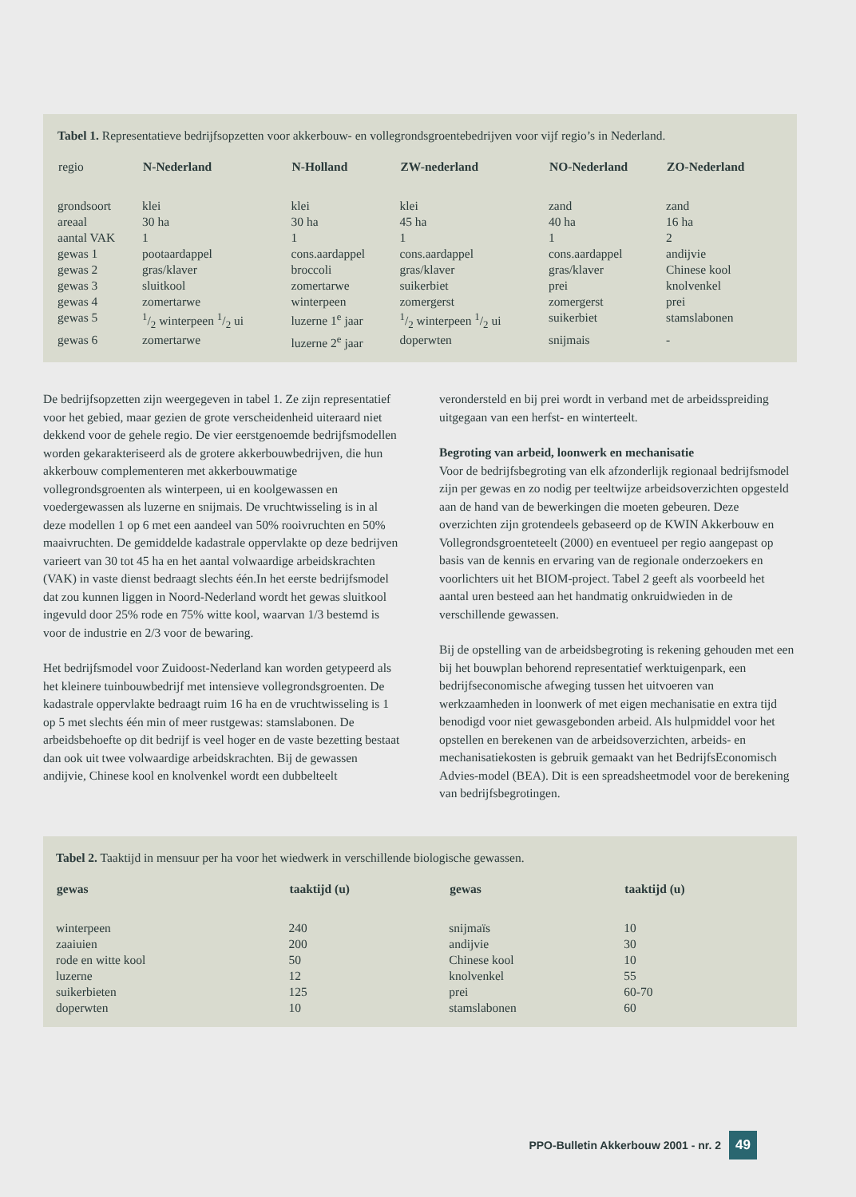Tabel 1. Representatieve bedrijfsopzetten voor akkerbouw- en vollegrondsgroentebedrijven voor vijf regio’s in Nederland.
| regio | N-Nederland | N-Holland | ZW-nederland | NO-Nederland | ZO-Nederland |
| --- | --- | --- | --- | --- | --- |
| grondsoort | klei | klei | klei | zand | zand |
| areaal | 30 ha | 30 ha | 45 ha | 40 ha | 16 ha |
| aantal VAK | 1 | 1 | 1 | 1 | 2 |
| gewas 1 | pootaardappel | cons.aardappel | cons.aardappel | cons.aardappel | andijvie |
| gewas 2 | gras/klaver | broccoli | gras/klaver | gras/klaver | Chinese kool |
| gewas 3 | sluitkool | zomertarwe | suikerbiet | prei | knolvenkel |
| gewas 4 | zomertarwe | winterpeen | zomergerst | zomergerst | prei |
| gewas 5 | 1/2 winterpeen 1/2 ui | luzerne 1<sup>e</sup> jaar | 1/2 winterpeen 1/2 ui | suikerbiet | stamslabonen |
| gewas 6 | zomertarwe | luzerne 2<sup>e</sup> jaar | doperwten | snijmais | - |
De bedrijfsopzetten zijn weergegeven in tabel 1. Ze zijn representatief voor het gebied, maar gezien de grote verscheidenheid uiteraard niet dekkend voor de gehele regio. De vier eerstgenoemde bedrijfsmodellen worden gekarakteriseerd als de grotere akkerbouwbedrijven, die hun akkerbouw complementeren met akkerbouwmatige vollegrondsgroenten als winterpeen, ui en koolgewassen en voedergewassen als luzerne en snijmais. De vruchtwisseling is in al deze modellen 1 op 6 met een aandeel van 50% rooivruchten en 50% maaivruchten. De gemiddelde kadastrale oppervlakte op deze bedrijven varieert van 30 tot 45 ha en het aantal volwaardige arbeidskrachten (VAK) in vaste dienst bedraagt slechts één.In het eerste bedrijfsmodel dat zou kunnen liggen in Noord-Nederland wordt het gewas sluitkool ingevuld door 25% rode en 75% witte kool, waarvan 1/3 bestemd is voor de industrie en 2/3 voor de bewaring.
Het bedrijfsmodel voor Zuidoost-Nederland kan worden getypeerd als het kleinere tuinbouwbedrijf met intensieve vollegrondsgroenten. De kadastrale oppervlakte bedraagt ruim 16 ha en de vruchtwisseling is 1 op 5 met slechts één min of meer rustgewas: stamslabonen. De arbeidsbehoefte op dit bedrijf is veel hoger en de vaste bezetting bestaat dan ook uit twee volwaardige arbeidskrachten. Bij de gewassen andijvie, Chinese kool en knolvenkel wordt een dubbelteelt
verondersteld en bij prei wordt in verband met de arbeidsspreiding uitgegaan van een herfst- en winterteelt.
Begroting van arbeid, loonwerk en mechanisatie
Voor de bedrijfsbegroting van elk afzonderlijk regionaal bedrijfsmodel zijn per gewas en zo nodig per teeltwijze arbeidsoverzichten opgesteld aan de hand van de bewerkingen die moeten gebeuren. Deze overzichten zijn grotendeels gebaseerd op de KWIN Akkerbouw en Vollegrondsgroenteteelt (2000) en eventueel per regio aangepast op basis van de kennis en ervaring van de regionale onderzoekers en voorlichters uit het BIOM-project. Tabel 2 geeft als voorbeeld het aantal uren besteed aan het handmatig onkruidwieden in de verschillende gewassen.
Bij de opstelling van de arbeidsbegroting is rekening gehouden met een bij het bouwplan behorend representatief werktuigenpark, een bedrijfseconomische afweging tussen het uitvoeren van werkzaamheden in loonwerk of met eigen mechanisatie en extra tijd benodigd voor niet gewasgebonden arbeid. Als hulpmiddel voor het opstellen en berekenen van de arbeidsoverzichten, arbeids- en mechanisatiekosten is gebruik gemaakt van het BedrijfsEconomisch Advies-model (BEA). Dit is een spreadsheetmodel voor de berekening van bedrijfsbegrotingen.
Tabel 2. Taaktijd in mensuur per ha voor het wiedwerk in verschillende biologische gewassen.
| gewas | taaktijd (u) | gewas | taaktijd (u) |
| --- | --- | --- | --- |
| winterpeen | 240 | snijmaïs | 10 |
| zaaiuien | 200 | andijvie | 30 |
| rode en witte kool | 50 | Chinese kool | 10 |
| luzerne | 12 | knolvenkel | 55 |
| suikerbieten | 125 | prei | 60-70 |
| doperwten | 10 | stamslabonen | 60 |
PPO-Bulletin Akkerbouw 2001 - nr. 2 49